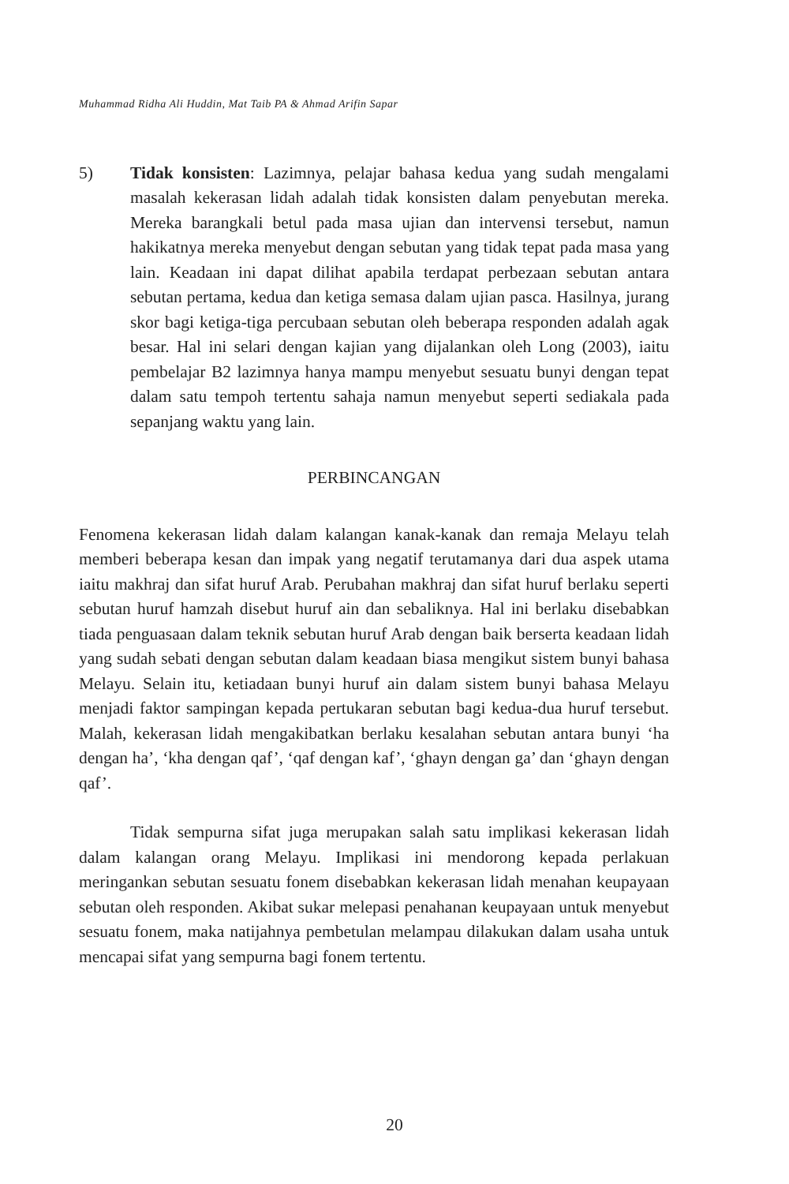Muhammad Ridha Ali Huddin, Mat Taib PA & Ahmad Arifin Sapar
5) Tidak konsisten: Lazimnya, pelajar bahasa kedua yang sudah mengalami masalah kekerasan lidah adalah tidak konsisten dalam penyebutan mereka. Mereka barangkali betul pada masa ujian dan intervensi tersebut, namun hakikatnya mereka menyebut dengan sebutan yang tidak tepat pada masa yang lain. Keadaan ini dapat dilihat apabila terdapat perbezaan sebutan antara sebutan pertama, kedua dan ketiga semasa dalam ujian pasca. Hasilnya, jurang skor bagi ketiga-tiga percubaan sebutan oleh beberapa responden adalah agak besar. Hal ini selari dengan kajian yang dijalankan oleh Long (2003), iaitu pembelajar B2 lazimnya hanya mampu menyebut sesuatu bunyi dengan tepat dalam satu tempoh tertentu sahaja namun menyebut seperti sediakala pada sepanjang waktu yang lain.
PERBINCANGAN
Fenomena kekerasan lidah dalam kalangan kanak-kanak dan remaja Melayu telah memberi beberapa kesan dan impak yang negatif terutamanya dari dua aspek utama iaitu makhraj dan sifat huruf Arab. Perubahan makhraj dan sifat huruf berlaku seperti sebutan huruf hamzah disebut huruf ain dan sebaliknya. Hal ini berlaku disebabkan tiada penguasaan dalam teknik sebutan huruf Arab dengan baik berserta keadaan lidah yang sudah sebati dengan sebutan dalam keadaan biasa mengikut sistem bunyi bahasa Melayu. Selain itu, ketiadaan bunyi huruf ain dalam sistem bunyi bahasa Melayu menjadi faktor sampingan kepada pertukaran sebutan bagi kedua-dua huruf tersebut. Malah, kekerasan lidah mengakibatkan berlaku kesalahan sebutan antara bunyi ‘ha dengan ha’, ‘kha dengan qaf’, ‘qaf dengan kaf’, ‘ghayn dengan ga’ dan ‘ghayn dengan qaf’.
Tidak sempurna sifat juga merupakan salah satu implikasi kekerasan lidah dalam kalangan orang Melayu. Implikasi ini mendorong kepada perlakuan meringankan sebutan sesuatu fonem disebabkan kekerasan lidah menahan keupayaan sebutan oleh responden. Akibat sukar melepasi penahanan keupayaan untuk menyebut sesuatu fonem, maka natijahnya pembetulan melampau dilakukan dalam usaha untuk mencapai sifat yang sempurna bagi fonem tertentu.
20